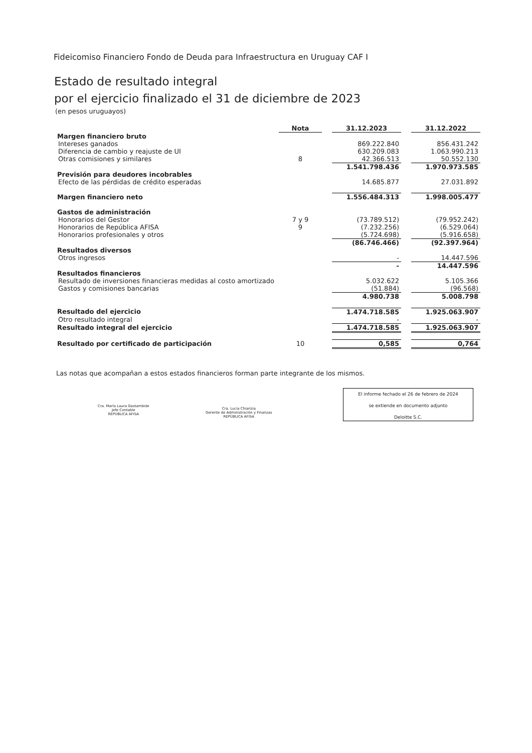Fideicomiso Financiero Fondo de Deuda para Infraestructura en Uruguay CAF I
Estado de resultado integral
por el ejercicio finalizado el 31 de diciembre de 2023
(en pesos uruguayos)
| | Nota | | 31.12.2023 | | 31.12.2022 |
| Margen financiero bruto | | | | | |
| Intereses ganados | | | 869.222.840 | | 856.431.242 |
| Diferencia de cambio y reajuste de UI | | | 630.209.083 | | 1.063.990.213 |
| Otras comisiones y similares | 8 | | 42.366.513 | | 50.552.130 |
| | | | 1.541.798.436 | | 1.970.973.585 |
| Previsión para deudores incobrables | | | | | |
| Efecto de las pérdidas de crédito esperadas | | | 14.685.877 | | 27.031.892 |
| Margen financiero neto | | | 1.556.484.313 | | 1.998.005.477 |
| Gastos de administración | | | | | |
| Honorarios del Gestor | 7 y 9 | | (73.789.512) | | (79.952.242) |
| Honorarios de República AFISA | 9 | | (7.232.256) | | (6.529.064) |
| Honorarios profesionales y otros | | | (5.724.698) | | (5.916.658) |
| | | | (86.746.466) | | (92.397.964) |
| Resultados diversos | | | | | |
| Otros ingresos | | | - | | 14.447.596 |
| | | | - | | 14.447.596 |
| Resultados financieros | | | | | |
| Resultado de inversiones financieras medidas al costo amortizado | | | 5.032.622 | | 5.105.366 |
| Gastos y comisiones bancarias | | | (51.884) | | (96.568) |
| | | | 4.980.738 | | 5.008.798 |
| Resultado del ejercicio | | | 1.474.718.585 | | 1.925.063.907 |
| Otro resultado integral | | | - | | - |
| Resultado integral del ejercicio | | | 1.474.718.585 | | 1.925.063.907 |
| Resultado por certificado de participación | 10 | | 0,585 | | 0,764 |
Las notas que acompañan a estos estados financieros forman parte integrante de los mismos.
Cra. María Laura Gastambide
Jefe Contable
REPÚBLICA AFISA
Cra. Lucia Chiarizia
Gerente de Administración y Finanzas
REPÚBLICA AFISA
El informe fechado el 26 de febrero de 2024
se extiende en documento adjunto
Deloitte S.C.